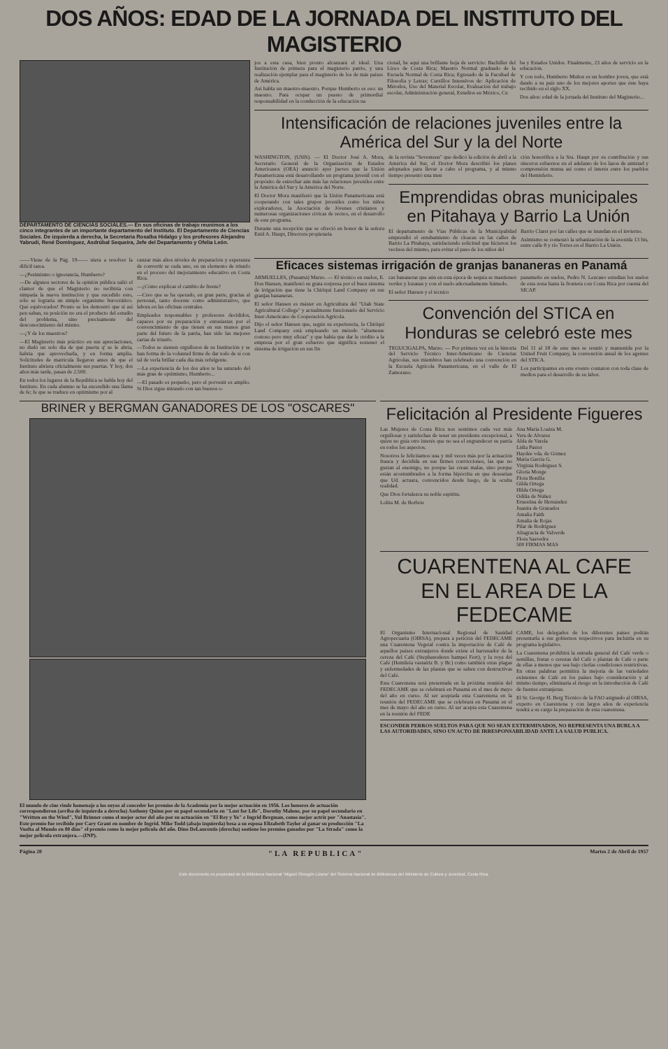DOS AÑOS: EDAD DE LA JORNADA DEL INSTITUTO DEL MAGISTERIO
DEPARTAMENTO DE CIENCIAS SOCIALES.— En sus oficinas de trabajo reunimos a los cinco integrantes de un importante departamento del Instituto. El Departamento de Ciencias Sociales. De izquierda a derecha, la Secretaria Rosalba Hidalgo y los profesores Alejandro Yabrudi, René Domínguez, Asdrúbal Sequeira, Jefe del Departamento y Ofelia León.
——Viene de la Pág. 19—— niera a resolver la difícil tarea.
—¿Pesimismo o ignorancia, Humberto?
—De algunos sectores de la opinión pública salió el clamor de que el Magisterio no recibiría con simpatía la nueva institución y que sucedido esto, sólo se lograría un simple organismo burocrático. Qué equivocados! Pronto se les demostró que sí así pen saban, su posición no era el producto del estudio del problema, sino precisamente del desconocimiento del mismo.
—¿Y de los maestros?
—El Magisterio más práctico en sus apreciaciones, no dudó un solo día de qué puerta q' se le abría, habría que aprovecharla, y en forma amplia. Solicitudes de matrícula llegaron antes de que el Instituto abriera oficialmente sus puertas. Y hoy, dos años más tarde, pasan de 2.500.
En todos los lugares de la República se habla hoy del Instituto. En cada alumno se ha encendido una llama de fe; fe que se traduce en optimismo por al
canzar más altos niveles de preparación y esperanza de convertir se cada uno, en un elemento de triunfo en el proceso del mejoramiento educativo en Costa Rica.
—¿Cómo explicas el cambio de frente?
—Creo que se ha operado, en gran parte, gracias al personal, tanto docente como administrativo, que labora en las oficinas centrales.
Empleados responsables y profesores decididos, capaces por su preparación y entusiastas por el convencimiento de que tienen en sus manos gran parte del futuro de la patria, han sido las mejores cartas de triunfo.
—Todos se sienten orgullosos de su Institución y se han forma do la voluntad firme de dar todo de sí con tal de verla brillar cada día más refulgente.
—La experiencia de los dos años te ha saturado del más gran de optimismo, Humberto...
—El pasado es pequeño, pero el porvenir es amplio. Si Dios sigue mirando con tan buenos o-
jos a esta casa, bien pronto alcanzará el ideal. Una Institución de primera para el magisterio patrio, y una realización ejemplar para el magisterio de los de más países de América.
Así habla un maestro-maestro. Porque Humberto es eso: un maestro. Para ocupar un puesto de primordial responsabilidad en la conducción de la educación na
cional, he aquí una brillante hoja de servicio: Bachiller del Liceo de Costa Rica; Maestro Normal graduado de la Escuela Normal de Costa Rica; Egresado de la Facultad de Filosofía y Letras; Cursillos Intensivos de: Aplicación de Métodos, Uso del Material Escolar, Evaluación del trabajo escolar, Administración general, Estudios en México, Cu
ba y Estados Unidos. Finalmente, 23 años de servicio en la educación.
Y con todo, Humberto Muñoz es un hombre joven, que está dando a su país uno de los mejores aportes que éste haya recibido en el siglo XX.
Dos años: edad de la jornada del Instituto del Magisterio...
Intensificación de relaciones juveniles entre la América del Sur y la del Norte
WASHINGTON, (USIS). — El Doctor José A. Mora, Secretario General de la Organización de Estados Americanos (OEA) anunció ayer jueves que la Unión Panamericana está desarrollando un programa juvenil con el propósito de estrechar aún más las relaciones juveniles entre la América del Sur y la América del Norte.
El Doctor Mora manifestó que la Unión Panamericana está cooperando con tales grupos juveniles como los niños exploradores, la Asociación de Jóvenes cristianos y numerosas organizaciones cívicas de recreo, en el desarrollo de este programa.
Durante una recepción que se ofreció en honor de la señora Enid A. Haupt, Directora propietaria
de la revista "Seventeen" que dedicó la edición de abril a la América del Sur, el Doctor Mora describió los planes adoptados para llevar a cabo el programa, y al mismo tiempo presentó una men
ción honorífica a la Sra. Haupt por su contribución y sus sinceros esfuerzos en el adelanto de los lazos de amistad y comprensión mutua así como el interés entre los pueblos del Hemisferio.
Emprendidas obras municipales en Pitahaya y Barrio La Unión
El departamento de Vías Públicas de la Municipalidad emprendió el entubamiento de cloacas en las calles de Barrio La Pitahaya, satisfaciendo solicitud que hicieron los vecinos del mismo, para evitar el paso de los niños del
Barrio Claret por las calles que se inundan en el invierno.
Asimismo se comenzó la urbanización de la avenida 13 bis, entre calle 8 y río Torres en el Barrio La Unión.
Eficaces sistemas irrigación de granjas bananeras en Panamá
ARMUELLES, (Panamá) Marzo. — El técnico en suelos, E. Don Hansen, manifestó su grata sorpresa por el buen sistema de irrigación que tiene la Chiriquí Land Company en sus granjas bananeras.
El señor Hansen es máster en Agricultura del "Utah State Agricultural College" y actualmente funcionario del Servicio Inter-Americano de Cooperación Agrícola.
Dijo el señor Hansen que, según su experiencia, la Chiriquí Land Company está empleando un método "altamente costoso pero muy eficaz" y que había que dar le crédito a la empresa por el gran esfuerzo que significa sostener el sistema de irrigación en sus fin
cas bananeras que aún en esta época de sequía se mantienen verdes y lozanas y con el suelo adecuadamente húmedo.
El señor Hansen y el técnico
panameño en suelos, Pedro N. Lezcano estudian los suelos de esta zona hasta la frontera con Costa Rica por cuenta del SICAP.
Convención del STICA en Honduras se celebró este mes
TEGUCIGALPA, Marzo. — Por primera vez en la historia del Servicio Técnico Inter-Americano de Ciencias Agrícolas, sus miembros han celebrado una convención en la Escuela Agrícola Panamericana, en el valle de El Zamorano.
Del 11 al 18 de este mes se reunió y mantenida por la United Fruit Company, la convención anual de los agentes del STICA.
Los participantes en este evento contaron con toda clase de medios para el desarrollo de su labor.
BRINER y BERGMAN GANADORES DE LOS "OSCARES"
El mundo de cine rinde homenaje a los suyos al conceder los premios de la Academia por la mejor actuación en 1956. Los honores de actuación correspondieron (arriba de izquierda a derecha) Anthony Quinn por su papel secundario en "Lust for Life", Dorothy Malone, por su papel secundario en "Written on the Wind", Yul Brinner como el mejor actor del año por su actuación en "El Rey y Yo" e Ingrid Bergman, como mejor actriz por "Anastasia". Este premio fue recibido por Cary Grant en nombre de Ingrid. Mike Todd (abajo izquierda) besa a su esposa Elizabeth Taylor al ganar su producción "La Vuelta al Mundo en 80 días" el premio como la mejor película del año. Dino DeLaurentis (derecha) sostiene los premios ganados por "La Strada" como la mejor película extranjera.—(INP).
Felicitación al Presidente Figueres
Las Mujeres de Costa Rica nos sentimos cada vez más orgullosas y satisfechas de tener un presidente excepcional, a quien no guía otro interés que no sea el engrandecer su patria en todos los aspectos.
Nosotros le felicitamos una y mil veces más por la actuación franca y decidida en sus firmes convicciones, las que no gustan al enemigo, no porque las crean malas, sino porque están acostumbrados a la forma hipócrita en que desearían que Ud. actuara, convencidos desde luego, de la oculta realidad.
Que Dios fortalezca su noble espíritu.
Lolita M. de Borbón
Ana María Loaiza M.
Vera de Alvarez
Alda de Varela
Lidia Pastor
Haydée vda. de Gómez
María García G.
Virginia Rodríguez S.
Gloria Monge
Flora Bonilla
Gilda Ortega
Hilda Ortega
Odilia de Núñez
Ernestina de Hernández
Juanita de Granados
Amalia Faith
Amalia de Rojas
Pilar de Rodríguez
Altagracia de Valverde
Flora Saavedra
500 FIRMAS MAS
CUARENTENA AL CAFE EN EL AREA DE LA FEDECAME
El Organismo Internacional Regional de Sanidad Agropecuaria (OIRSA), prepara a petición del FEDECAME una Cuarentena Vegetal contra la importación de Café de aquellos países extranjeros donde existe el barrenador de la cereza del Café (Stephanoderes hampei Ferr), y la roya del Café (Hemileia vastatriz B. y Br.) como también otras plagas y enfermedades de las plantas que se saben con destructivas del Café.
Esta Cuarentena será presentada en la próxima reunión del FEDECAME que se celebrará en Panamá en el mes de mayo del año en curso. Al ser aceptada esta Cuarentena en la reunión del FEDECAME que se celebrará en Panamá en el mes de mayo del año en curso. Al ser acepta esta Cuarentena en la reunión del FEDE
CAME, los delegados de los diferentes países podrán presentarla a sus gobiernos respectivos para incluirla en su programa legislativo.
La Cuarentena prohibirá la entrada general del Café verde o semillas, frutas o cerezas del Café o plantas de Café o parte de ellas a menos que sea bajo cierlas condiciones restrictivas. En otras palabras permitirá la mejoría de las variedades existentes de Café en los países bajo consideración y al mismo tiempo, eliminaría el riesgo en la introducción de Café de fuentes extranjeras.
El Sr. George H. Berg Técnico de la FAO asignado al OIRSA, experto en Cuarentena y con largos años de experiencia tendrá a su cargo la preparación de esta cuarentena.
ESCONDER PERROS SUELTOS PARA QUE NO SEAN EXTERMINADOS, NO REPRESENTA UNA BURLA A LAS AUTORIDADES, SINO UN ACTO DE IRRESPONSABILIDAD ANTE LA SALUD PUBLICA.
Página 20 "LA REPUBLICA" Martes 2 de Abril de 1957
Este documento es propiedad de la Biblioteca Nacional "Miguel Obregón Lizano" del Sistema Nacional de Bibliotecas del Ministerio de Cultura y Juventud, Costa Rica.